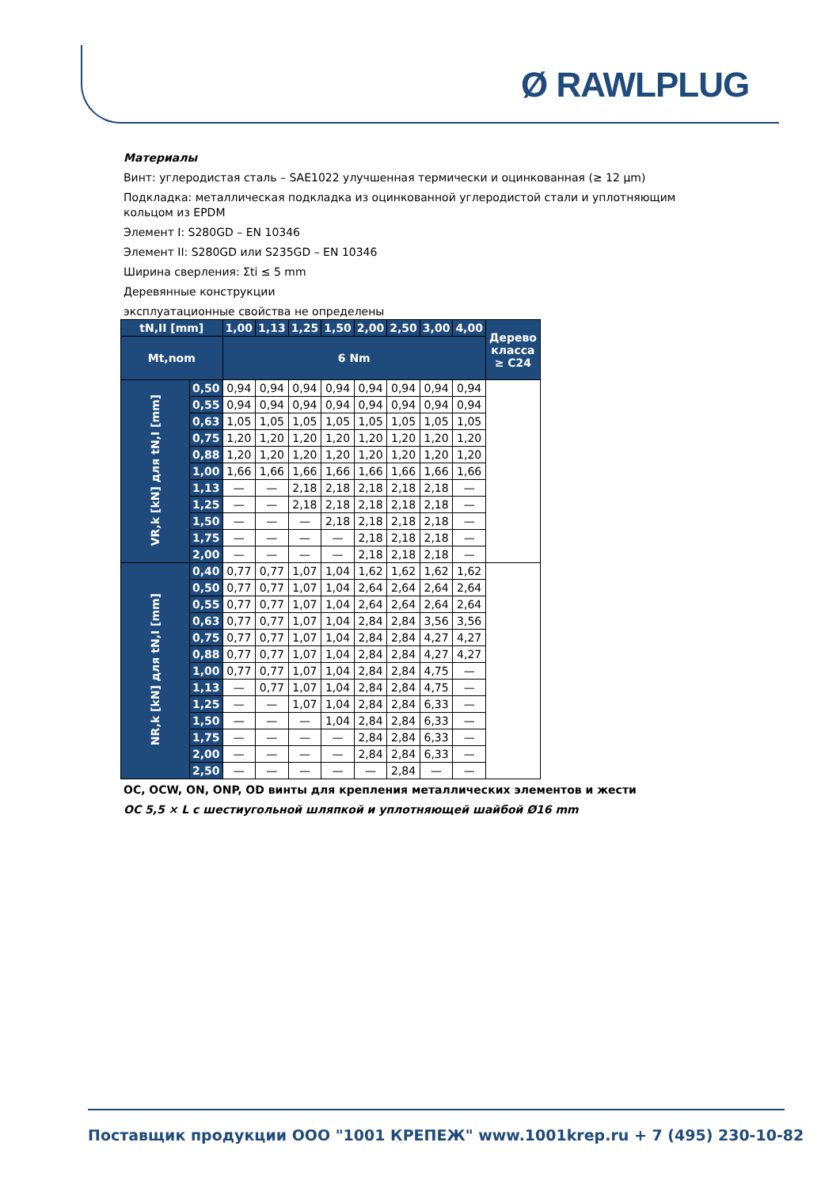Ø RAWLPLUG
Материалы
Винт: углеродистая сталь – SAE1022 улучшенная термически и оцинкованная (≥ 12 µm)
Подкладка: металлическая подкладка из оцинкованной углеродистой стали и уплотняющим кольцом из EPDM
Элемент I: S280GD – EN 10346
Элемент II: S280GD или S235GD – EN 10346
Ширина сверления: Σti ≤ 5 mm
Деревянные конструкции
эксплуатационные свойства не определены
| tN,II [mm] | | 1,00 | 1,13 | 1,25 | 1,50 | 2,00 | 2,50 | 3,00 | 4,00 | Дерево класса ≥ C24 |
| --- | --- | --- | --- | --- | --- | --- | --- | --- | --- | --- |
| Mt,nom | | 6 Nm | | | | | | | | |
| VR,k [kN] для tN,I [mm] | 0,50 | 0,94 | 0,94 | 0,94 | 0,94 | 0,94 | 0,94 | 0,94 | 0,94 | |
| | 0,55 | 0,94 | 0,94 | 0,94 | 0,94 | 0,94 | 0,94 | 0,94 | 0,94 | |
| | 0,63 | 1,05 | 1,05 | 1,05 | 1,05 | 1,05 | 1,05 | 1,05 | 1,05 | |
| | 0,75 | 1,20 | 1,20 | 1,20 | 1,20 | 1,20 | 1,20 | 1,20 | 1,20 | |
| | 0,88 | 1,20 | 1,20 | 1,20 | 1,20 | 1,20 | 1,20 | 1,20 | 1,20 | |
| | 1,00 | 1,66 | 1,66 | 1,66 | 1,66 | 1,66 | 1,66 | 1,66 | 1,66 | |
| | 1,13 | — | — | 2,18 | 2,18 | 2,18 | 2,18 | 2,18 | — | |
| | 1,25 | — | — | 2,18 | 2,18 | 2,18 | 2,18 | 2,18 | — | |
| | 1,50 | — | — | — | 2,18 | 2,18 | 2,18 | 2,18 | — | |
| | 1,75 | — | — | — | — | 2,18 | 2,18 | 2,18 | — | |
| | 2,00 | — | — | — | — | 2,18 | 2,18 | 2,18 | — | |
| NR,k [kN] для tN,I [mm] | 0,40 | 0,77 | 0,77 | 1,07 | 1,04 | 1,62 | 1,62 | 1,62 | 1,62 | |
| | 0,50 | 0,77 | 0,77 | 1,07 | 1,04 | 2,64 | 2,64 | 2,64 | 2,64 | |
| | 0,55 | 0,77 | 0,77 | 1,07 | 1,04 | 2,64 | 2,64 | 2,64 | 2,64 | |
| | 0,63 | 0,77 | 0,77 | 1,07 | 1,04 | 2,84 | 2,84 | 3,56 | 3,56 | |
| | 0,75 | 0,77 | 0,77 | 1,07 | 1,04 | 2,84 | 2,84 | 4,27 | 4,27 | |
| | 0,88 | 0,77 | 0,77 | 1,07 | 1,04 | 2,84 | 2,84 | 4,27 | 4,27 | |
| | 1,00 | 0,77 | 0,77 | 1,07 | 1,04 | 2,84 | 2,84 | 4,75 | — | |
| | 1,13 | — | 0,77 | 1,07 | 1,04 | 2,84 | 2,84 | 4,75 | — | |
| | 1,25 | — | — | 1,07 | 1,04 | 2,84 | 2,84 | 6,33 | — | |
| | 1,50 | — | — | — | 1,04 | 2,84 | 2,84 | 6,33 | — | |
| | 1,75 | — | — | — | — | 2,84 | 2,84 | 6,33 | — | |
| | 2,00 | — | — | — | — | 2,84 | 2,84 | 6,33 | — | |
| | 2,50 | — | — | — | — | — | 2,84 | — | — | |
OC, OCW, ON, ONP, OD винты для крепления металлических элементов и жести
OC 5,5 × L с шестиугольной шляпкой и уплотняющей шайбой Ø16 mm
Поставщик продукции ООО "1001 КРЕПЕЖ" www.1001krep.ru + 7 (495) 230-10-82